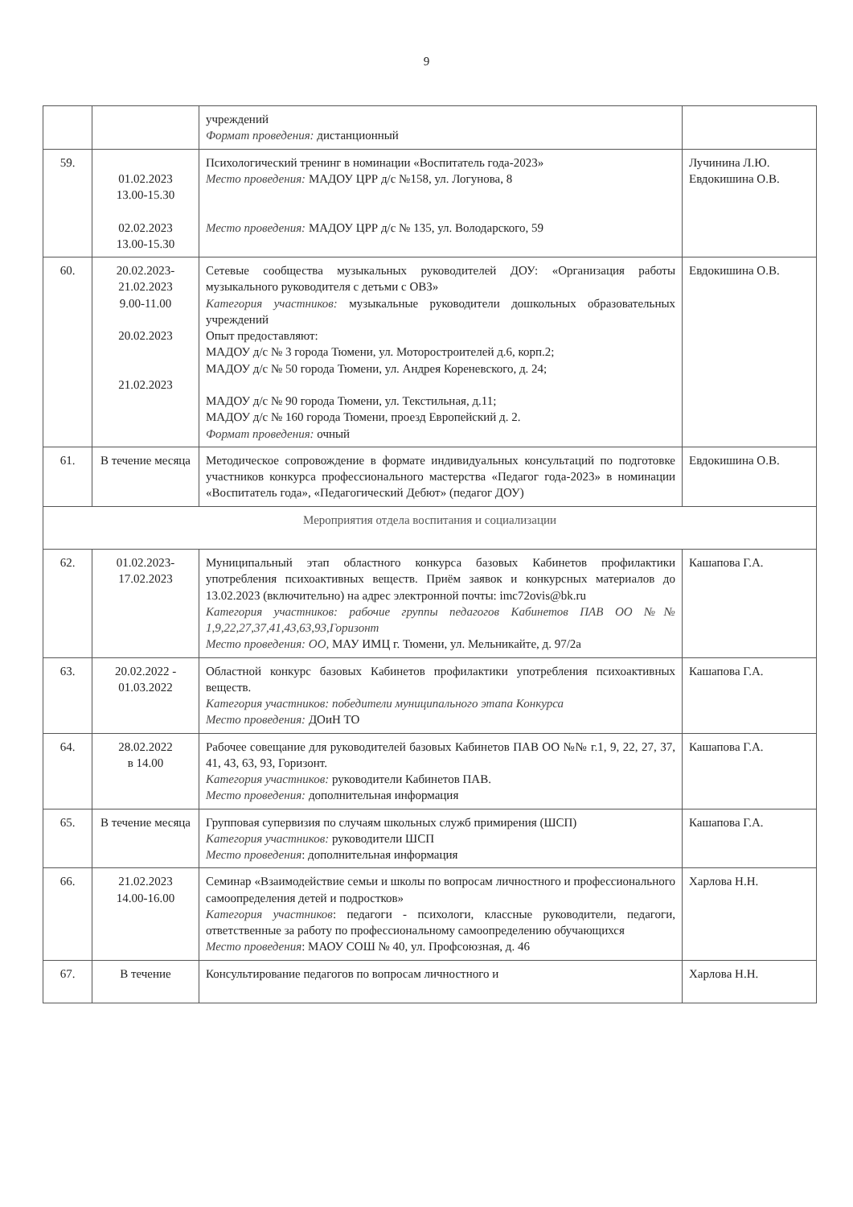9
| | | учреждений Формат проведения: дистанционный | |
| 59. | 01.02.2023 13.00-15.30 02.02.2023 13.00-15.30 | Психологический тренинг в номинации «Воспитатель года-2023» Место проведения: МАДОУ ЦРР д/с №158, ул. Логунова, 8 Место проведения: МАДОУ ЦРР д/с № 135, ул. Володарского, 59 | Лучинина Л.Ю. Евдокишина О.В. |
| 60. | 20.02.2023- 21.02.2023 9.00-11.00 20.02.2023 21.02.2023 | Сетевые сообщества музыкальных руководителей ДОУ: «Организация работы музыкального руководителя с детьми с ОВЗ» Категория участников: музыкальные руководители дошкольных образовательных учреждений Опыт предоставляют: МАДОУ д/с № 3 города Тюмени, ул. Моторостроителей д.6, корп.2; МАДОУ д/с № 50 города Тюмени, ул. Андрея Кореневского, д. 24; МАДОУ д/с № 90 города Тюмени, ул. Текстильная, д.11; МАДОУ д/с № 160 города Тюмени, проезд Европейский д. 2. Формат проведения: очный | Евдокишина О.В. |
| 61. | В течение месяца | Методическое сопровождение в формате индивидуальных консультаций по подготовке участников конкурса профессионального мастерства «Педагог года-2023» в номинации «Воспитатель года», «Педагогический Дебют» (педагог ДОУ) | Евдокишина О.В. |
| Мероприятия отдела воспитания и социализации | | | |
| 62. | 01.02.2023- 17.02.2023 | Муниципальный этап областного конкурса базовых Кабинетов профилактики употребления психоактивных веществ. Приём заявок и конкурсных материалов до 13.02.2023 (включительно) на адрес электронной почты: imc72ovis@bk.ru Категория участников: рабочие группы педагогов Кабинетов ПАВ ОО №№ 1,9,22,27,37,41,43,63,93,Горизонт Место проведения: ОО, МАУ ИМЦ г. Тюмени, ул. Мельникайте, д. 97/2а | Кашапова Г.А. |
| 63. | 20.02.2022 - 01.03.2022 | Областной конкурс базовых Кабинетов профилактики употребления психоактивных веществ. Категория участников: победители муниципального этапа Конкурса Место проведения: ДОиН ТО | Кашапова Г.А. |
| 64. | 28.02.2022 в 14.00 | Рабочее совещание для руководителей базовых Кабинетов ПАВ ОО №№ г.1, 9, 22, 27, 37, 41, 43, 63, 93, Горизонт. Категория участников: руководители Кабинетов ПАВ. Место проведения: дополнительная информация | Кашапова Г.А. |
| 65. | В течение месяца | Групповая супервизия по случаям школьных служб примирения (ШСП) Категория участников: руководители ШСП Место проведения : дополнительная информация | Кашапова Г.А. |
| 66. | 21.02.2023 14.00-16.00 | Семинар «Взаимодействие семьи и школы по вопросам личностного и профессионального самоопределения детей и подростков» Категория участников : педагоги - психологи, классные руководители, педагоги, ответственные за работу по профессиональному самоопределению обучающихся Место проведения : МАОУ СОШ № 40, ул. Профсоюзная, д. 46 | Харлова Н.Н. |
| 67. | В течение | Консультирование педагогов по вопросам личностного и | Харлова Н.Н. |